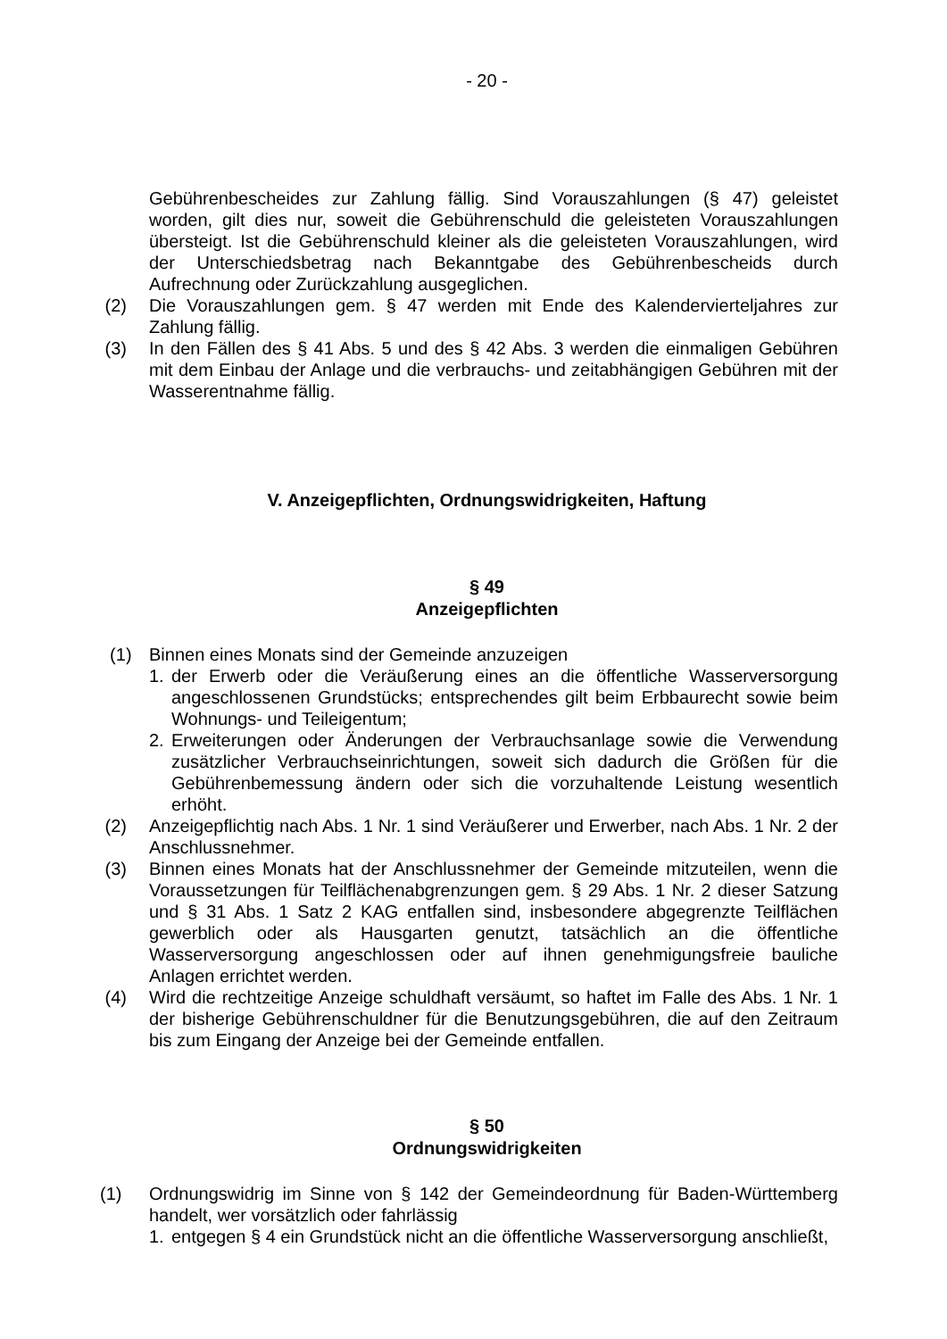- 20 -
Gebührenbescheides zur Zahlung fällig. Sind Vorauszahlungen (§ 47) geleistet worden, gilt dies nur, soweit die Gebührenschuld die geleisteten Vorauszahlungen übersteigt. Ist die Gebührenschuld kleiner als die geleisteten Vorauszahlungen, wird der Unterschiedsbetrag nach Bekanntgabe des Gebührenbescheids durch Aufrechnung oder Zurückzahlung ausgeglichen.
(2) Die Vorauszahlungen gem. § 47 werden mit Ende des Kalendervierteljahres zur Zahlung fällig.
(3) In den Fällen des § 41 Abs. 5 und des § 42 Abs. 3 werden die einmaligen Gebühren mit dem Einbau der Anlage und die verbrauchs- und zeitabhängigen Gebühren mit der Wasserentnahme fällig.
V. Anzeigepflichten, Ordnungswidrigkeiten, Haftung
§ 49
Anzeigepflichten
(1) Binnen eines Monats sind der Gemeinde anzuzeigen
1. der Erwerb oder die Veräußerung eines an die öffentliche Wasserversorgung angeschlossenen Grundstücks; entsprechendes gilt beim Erbbaurecht sowie beim Wohnungs- und Teileigentum;
2. Erweiterungen oder Änderungen der Verbrauchsanlage sowie die Verwendung zusätzlicher Verbrauchseinrichtungen, soweit sich dadurch die Größen für die Gebührenbemessung ändern oder sich die vorzuhaltende Leistung wesentlich erhöht.
(2) Anzeigepflichtig nach Abs. 1 Nr. 1 sind Veräußerer und Erwerber, nach Abs. 1 Nr. 2 der Anschlussnehmer.
(3) Binnen eines Monats hat der Anschlussnehmer der Gemeinde mitzuteilen, wenn die Voraussetzungen für Teilflächenabgrenzungen gem. § 29 Abs. 1 Nr. 2 dieser Satzung und § 31 Abs. 1 Satz 2 KAG entfallen sind, insbesondere abgegrenzte Teilflächen gewerblich oder als Hausgarten genutzt, tatsächlich an die öffentliche Wasserversorgung angeschlossen oder auf ihnen genehmigungsfreie bauliche Anlagen errichtet werden.
(4) Wird die rechtzeitige Anzeige schuldhaft versäumt, so haftet im Falle des Abs. 1 Nr. 1 der bisherige Gebührenschuldner für die Benutzungsgebühren, die auf den Zeitraum bis zum Eingang der Anzeige bei der Gemeinde entfallen.
§ 50
Ordnungswidrigkeiten
(1) Ordnungswidrig im Sinne von § 142 der Gemeindeordnung für Baden-Württemberg handelt, wer vorsätzlich oder fahrlässig
1. entgegen § 4 ein Grundstück nicht an die öffentliche Wasserversorgung anschließt,